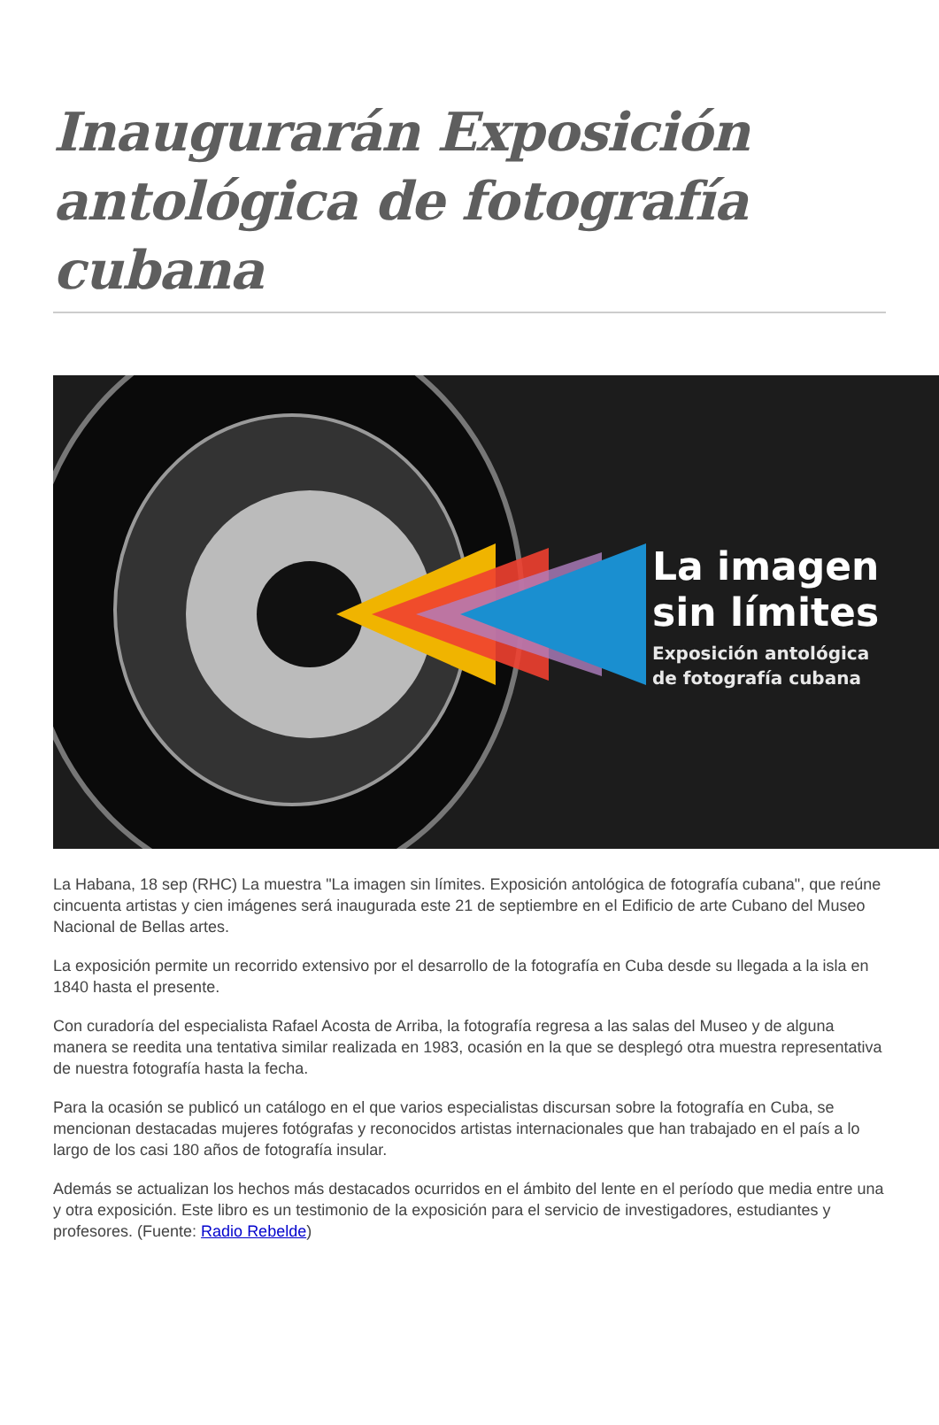Inaugurarán Exposición antológica de fotografía cubana
La imagen
sin límites
Exposición antológica
de fotografía cubana
La Habana, 18 sep (RHC) La muestra "La imagen sin límites. Exposición antológica de fotografía cubana", que reúne cincuenta artistas y cien imágenes será inaugurada este 21 de septiembre en el Edificio de arte Cubano del Museo Nacional de Bellas artes.
La exposición permite un recorrido extensivo por el desarrollo de la fotografía en Cuba desde su llegada a la isla en 1840 hasta el presente.
Con curadoría del especialista Rafael Acosta de Arriba, la fotografía regresa a las salas del Museo y de alguna manera se reedita una tentativa similar realizada en 1983, ocasión en la que se desplegó otra muestra representativa de nuestra fotografía hasta la fecha.
Para la ocasión se publicó un catálogo en el que varios especialistas discursan sobre la fotografía en Cuba, se mencionan destacadas mujeres fotógrafas y reconocidos artistas internacionales que han trabajado en el país a lo largo de los casi 180 años de fotografía insular.
Además se actualizan los hechos más destacados ocurridos en el ámbito del lente en el período que media entre una y otra exposición. Este libro es un testimonio de la exposición para el servicio de investigadores, estudiantes y profesores. (Fuente: Radio Rebelde)